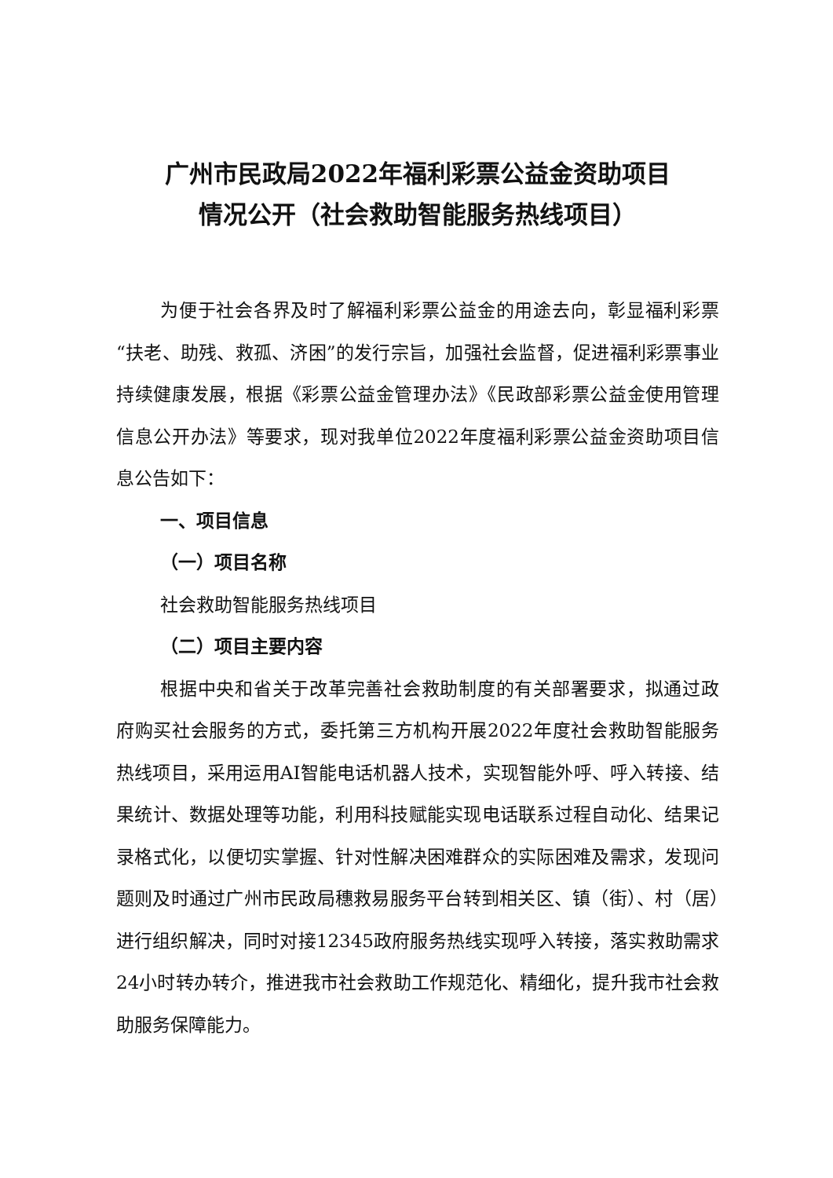广州市民政局2022年福利彩票公益金资助项目
情况公开（社会救助智能服务热线项目）
为便于社会各界及时了解福利彩票公益金的用途去向，彰显福利彩票“扶老、助残、救孤、济困”的发行宗旨，加强社会监督，促进福利彩票事业持续健康发展，根据《彩票公益金管理办法》《民政部彩票公益金使用管理信息公开办法》等要求，现对我单位2022年度福利彩票公益金资助项目信息公告如下：
一、项目信息
（一）项目名称
社会救助智能服务热线项目
（二）项目主要内容
根据中央和省关于改革完善社会救助制度的有关部署要求，拟通过政府购买社会服务的方式，委托第三方机构开展2022年度社会救助智能服务热线项目，采用运用AI智能电话机器人技术，实现智能外呼、呼入转接、结果统计、数据处理等功能，利用科技赋能实现电话联系过程自动化、结果记录格式化，以便切实掌握、针对性解决困难群众的实际困难及需求，发现问题则及时通过广州市民政局穗救易服务平台转到相关区、镇（街）、村（居）进行组织解决，同时对接12345政府服务热线实现呼入转接，落实救助需求24小时转办转介，推进我市社会救助工作规范化、精细化，提升我市社会救助服务保障能力。